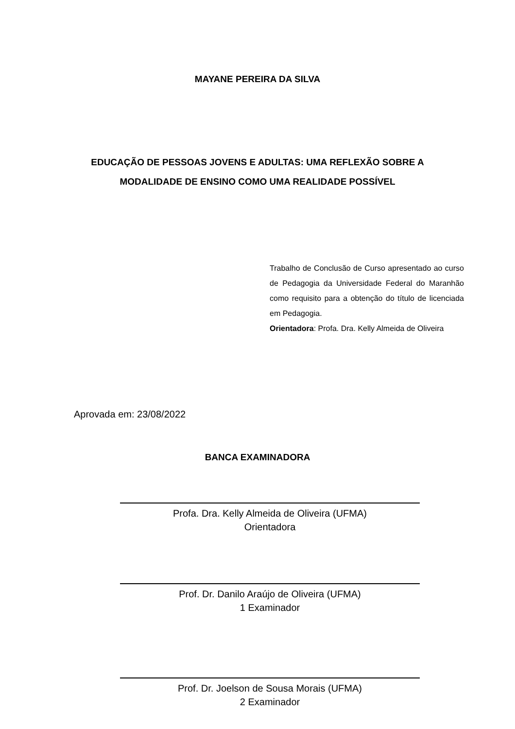MAYANE PEREIRA DA SILVA
EDUCAÇÃO DE PESSOAS JOVENS E ADULTAS: UMA REFLEXÃO SOBRE A MODALIDADE DE ENSINO COMO UMA REALIDADE POSSÍVEL
Trabalho de Conclusão de Curso apresentado ao curso de Pedagogia da Universidade Federal do Maranhão como requisito para a obtenção do título de licenciada em Pedagogia.
Orientadora: Profa. Dra. Kelly Almeida de Oliveira
Aprovada em: 23/08/2022
BANCA EXAMINADORA
Profa. Dra. Kelly Almeida de Oliveira (UFMA)
Orientadora
Prof. Dr. Danilo Araújo de Oliveira (UFMA)
1 Examinador
Prof. Dr. Joelson de Sousa Morais (UFMA)
2 Examinador